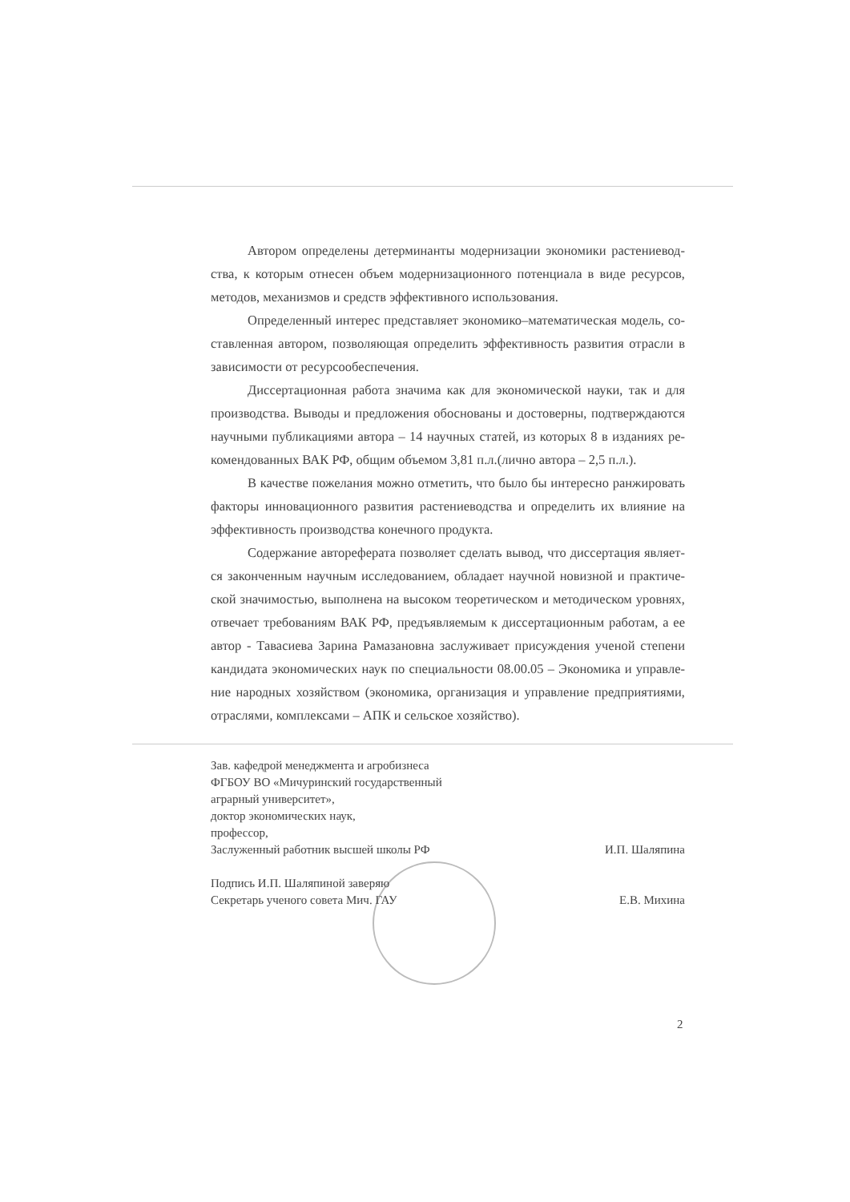Автором определены детерминанты модернизации экономики растениевод-ства, к которым отнесен объем модернизационного потенциала в виде ресурсов, методов, механизмов и средств эффективного использования.
Определенный интерес представляет экономико–математическая модель, со-ставленная автором, позволяющая определить эффективность развития отрасли в зависимости от ресурсообеспечения.
Диссертационная работа значима как для экономической науки, так и для производства. Выводы и предложения обоснованы и достоверны, подтверждаются научными публикациями автора – 14 научных статей, из которых 8 в изданиях ре-комендованных ВАК РФ, общим объемом 3,81 п.л.(лично автора – 2,5 п.л.).
В качестве пожелания можно отметить, что было бы интересно ранжировать факторы инновационного развития растениеводства и определить их влияние на эффективность производства конечного продукта.
Содержание автореферата позволяет сделать вывод, что диссертация являет-ся законченным научным исследованием, обладает научной новизной и практиче-ской значимостью, выполнена на высоком теоретическом и методическом уровнях, отвечает требованиям ВАК РФ, предъявляемым к диссертационным работам, а ее автор - Тавасиева Зарина Рамазановна заслуживает присуждения ученой степени кандидата экономических наук по специальности 08.00.05 – Экономика и управле-ние народных хозяйством (экономика, организация и управление предприятиями, отраслями, комплексами – АПК и сельское хозяйство).
Зав. кафедрой менеджмента и агробизнеса
ФГБОУ ВО «Мичуринский государственный
аграрный университет»,
доктор экономических наук,
профессор,
Заслуженный работник высшей школы РФ И.П. Шаляпина
Подпись И.П. Шаляпиной заверяю
Секретарь ученого совета Мич. ГАУ Е.В. Михина
2